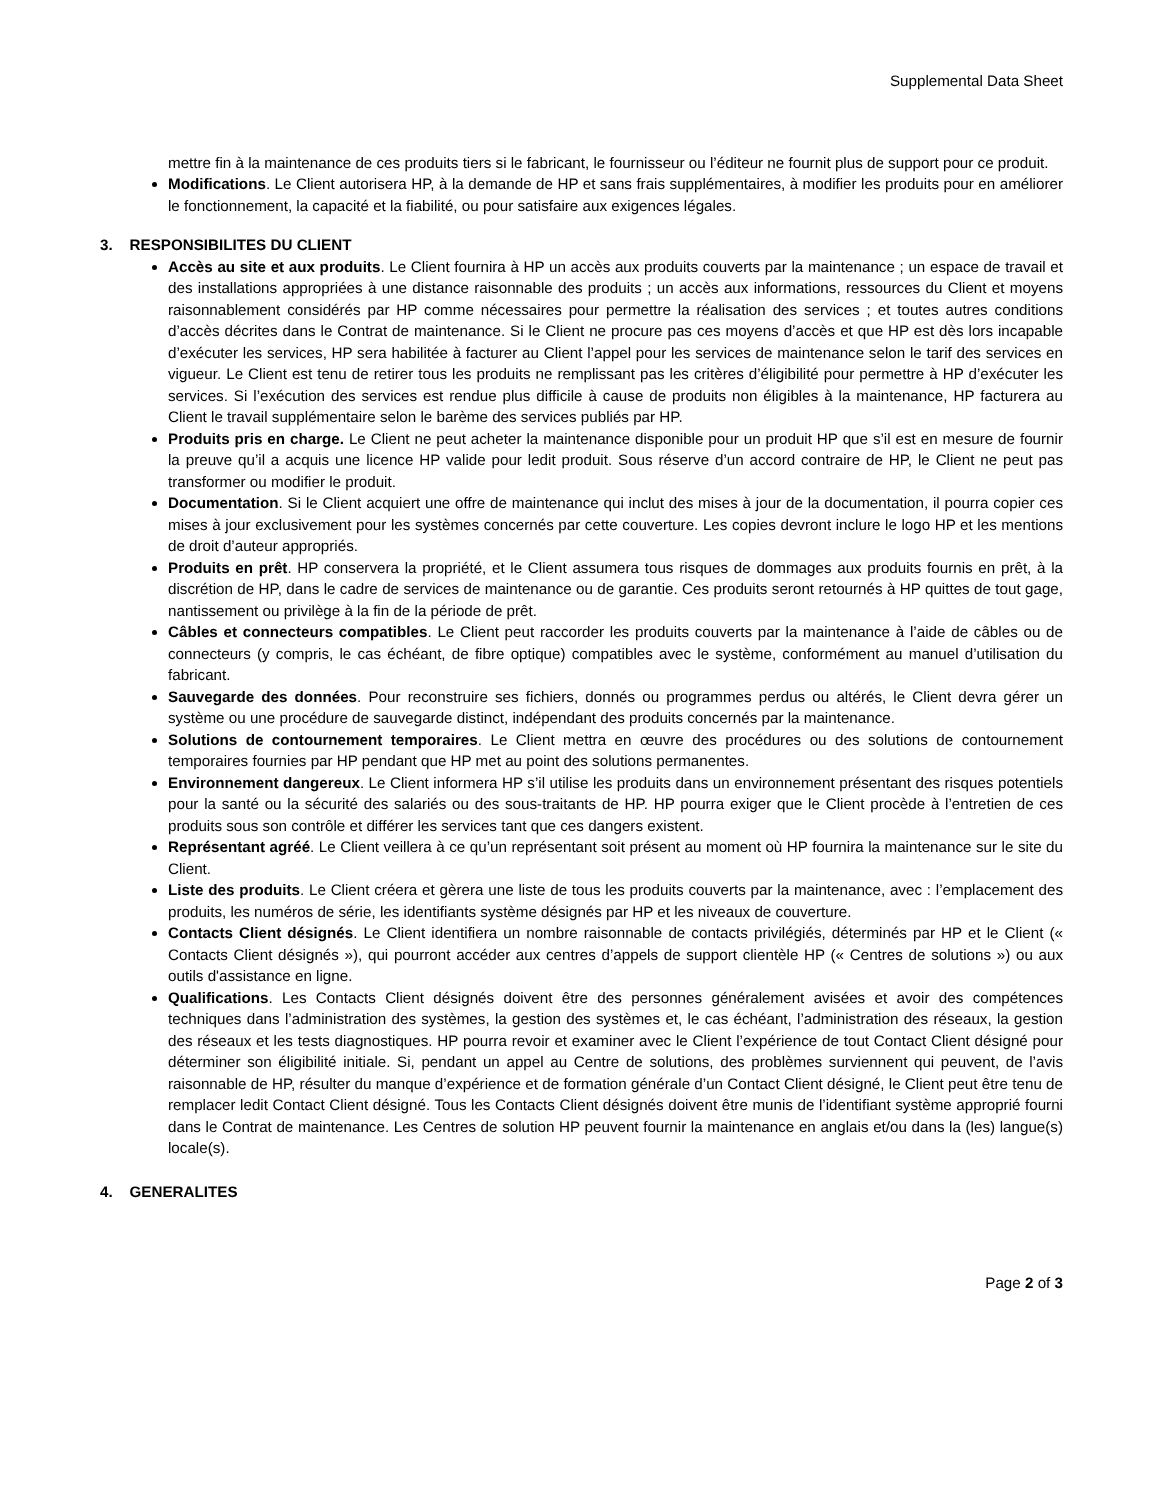Supplemental Data Sheet
mettre fin à la maintenance de ces produits tiers si le fabricant, le fournisseur ou l’éditeur ne fournit plus de support pour ce produit.
Modifications. Le Client autorisera HP, à la demande de HP et sans frais supplémentaires, à modifier les produits pour en améliorer le fonctionnement, la capacité et la fiabilité, ou pour satisfaire aux exigences légales.
3. RESPONSIBILITES DU CLIENT
Accès au site et aux produits. Le Client fournira à HP un accès aux produits couverts par la maintenance ; un espace de travail et des installations appropriées à une distance raisonnable des produits ; un accès aux informations, ressources du Client et moyens raisonnablement considérés par HP comme nécessaires pour permettre la réalisation des services ; et toutes autres conditions d’accès décrites dans le Contrat de maintenance. Si le Client ne procure pas ces moyens d’accès et que HP est dès lors incapable d’exécuter les services, HP sera habilitée à facturer au Client l’appel pour les services de maintenance selon le tarif des services en vigueur. Le Client est tenu de retirer tous les produits ne remplissant pas les critères d’éligibilité pour permettre à HP d’exécuter les services. Si l’exécution des services est rendue plus difficile à cause de produits non éligibles à la maintenance, HP facturera au Client le travail supplémentaire selon le barème des services publiés par HP.
Produits pris en charge. Le Client ne peut acheter la maintenance disponible pour un produit HP que s’il est en mesure de fournir la preuve qu’il a acquis une licence HP valide pour ledit produit. Sous réserve d’un accord contraire de HP, le Client ne peut pas transformer ou modifier le produit.
Documentation. Si le Client acquiert une offre de maintenance qui inclut des mises à jour de la documentation, il pourra copier ces mises à jour exclusivement pour les systèmes concernés par cette couverture. Les copies devront inclure le logo HP et les mentions de droit d’auteur appropriés.
Produits en prêt. HP conservera la propriété, et le Client assumera tous risques de dommages aux produits fournis en prêt, à la discrétion de HP, dans le cadre de services de maintenance ou de garantie. Ces produits seront retournés à HP quittes de tout gage, nantissement ou privilège à la fin de la période de prêt.
Câbles et connecteurs compatibles. Le Client peut raccorder les produits couverts par la maintenance à l’aide de câbles ou de connecteurs (y compris, le cas échéant, de fibre optique) compatibles avec le système, conformément au manuel d’utilisation du fabricant.
Sauvegarde des données. Pour reconstruire ses fichiers, donnés ou programmes perdus ou altérés, le Client devra gérer un système ou une procédure de sauvegarde distinct, indépendant des produits concernés par la maintenance.
Solutions de contournement temporaires. Le Client mettra en œuvre des procédures ou des solutions de contournement temporaires fournies par HP pendant que HP met au point des solutions permanentes.
Environnement dangereux. Le Client informera HP s’il utilise les produits dans un environnement présentant des risques potentiels pour la santé ou la sécurité des salariés ou des sous-traitants de HP. HP pourra exiger que le Client procède à l’entretien de ces produits sous son contrôle et différer les services tant que ces dangers existent.
Représentant agréé. Le Client veillera à ce qu’un représentant soit présent au moment où HP fournira la maintenance sur le site du Client.
Liste des produits. Le Client créera et gèrera une liste de tous les produits couverts par la maintenance, avec : l’emplacement des produits, les numéros de série, les identifiants système désignés par HP et les niveaux de couverture.
Contacts Client désignés. Le Client identifiera un nombre raisonnable de contacts privilégiés, déterminés par HP et le Client (« Contacts Client désignés »), qui pourront accéder aux centres d’appels de support clientèle HP (« Centres de solutions ») ou aux outils d'assistance en ligne.
Qualifications. Les Contacts Client désignés doivent être des personnes généralement avisées et avoir des compétences techniques dans l’administration des systèmes, la gestion des systèmes et, le cas échéant, l’administration des réseaux, la gestion des réseaux et les tests diagnostiques. HP pourra revoir et examiner avec le Client l’expérience de tout Contact Client désigné pour déterminer son éligibilité initiale. Si, pendant un appel au Centre de solutions, des problèmes surviennent qui peuvent, de l’avis raisonnable de HP, résulter du manque d’expérience et de formation générale d’un Contact Client désigné, le Client peut être tenu de remplacer ledit Contact Client désigné. Tous les Contacts Client désignés doivent être munis de l’identifiant système approprié fourni dans le Contrat de maintenance. Les Centres de solution HP peuvent fournir la maintenance en anglais et/ou dans la (les) langue(s) locale(s).
4. GENERALITES
Page 2 of 3